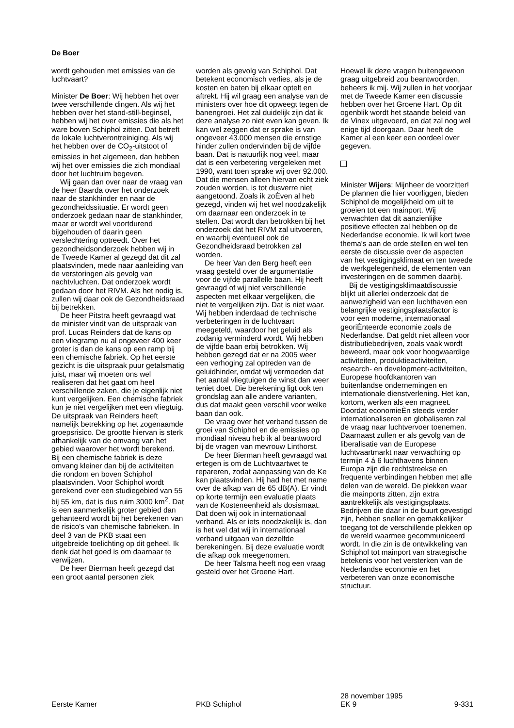De Boer
wordt gehouden met emissies van de luchtvaart?
Minister De Boer: Wij hebben het over twee verschillende dingen. Als wij het hebben over het stand-still-beginsel, hebben wij het over emissies die als het ware boven Schiphol zitten. Dat betreft de lokale luchtverontreiniging. Als wij het hebben over de CO<sub>2</sub>-uitstoot of emissies in het algemeen, dan hebben wij het over emissies die zich mondiaal door het luchtruim begeven.
Wij gaan dan over naar de vraag van de heer Baarda over het onderzoek naar de stankhinder en naar de gezondheidssituatie. Er wordt geen onderzoek gedaan naar de stankhinder, maar er wordt wel voortdurend bijgehouden of daarin geen verslechtering optreedt. Over het gezondheidsonderzoek hebben wij in de Tweede Kamer al gezegd dat dit zal plaatsvinden, mede naar aanleiding van de verstoringen als gevolg van nachtvluchten. Dat onderzoek wordt gedaan door het RIVM. Als het nodig is, zullen wij daar ook de Gezondheidsraad bij betrekken.
De heer Pitstra heeft gevraagd wat de minister vindt van de uitspraak van prof. Lucas Reinders dat de kans op een vliegramp nu al ongeveer 400 keer groter is dan de kans op een ramp bij een chemische fabriek. Op het eerste gezicht is die uitspraak puur getalsmatig juist, maar wij moeten ons wel realiseren dat het gaat om heel verschillende zaken, die je eigenlijk niet kunt vergelijken. Een chemische fabriek kun je niet vergelijken met een vliegtuig. De uitspraak van Reinders heeft namelijk betrekking op het zogenaamde groepsrisico. De grootte hiervan is sterk afhankelijk van de omvang van het gebied waarover het wordt berekend. Bij een chemische fabriek is deze omvang kleiner dan bij de activiteiten die rondom en boven Schiphol plaatsvinden. Voor Schiphol wordt gerekend over een studiegebied van 55 bij 55 km, dat is dus ruim 3000 km<sup>2</sup>. Dat is een aanmerkelijk groter gebied dan gehanteerd wordt bij het berekenen van de risico's van chemische fabrieken. In deel 3 van de PKB staat een uitgebreide toelichting op dit geheel. Ik denk dat het goed is om daarnaar te verwijzen.
De heer Bierman heeft gezegd dat een groot aantal personen ziek
worden als gevolg van Schiphol. Dat betekent economisch verlies, als je de kosten en baten bij elkaar optelt en aftrekt. Hij wil graag een analyse van de ministers over hoe dit opweegt tegen de banengroei. Het zal duidelijk zijn dat ik deze analyse zo niet even kan geven. Ik kan wel zeggen dat er sprake is van ongeveer 43.000 mensen die ernstige hinder zullen ondervinden bij de vijfde baan. Dat is natuurlijk nog veel, maar dat is een verbetering vergeleken met 1990, want toen sprake wij over 92.000. Dat die mensen alleen hiervan echt ziek zouden worden, is tot dusverre niet aangetoond. Zoals ik zoÈven al heb gezegd, vinden wij het wel noodzakelijk om daarnaar een onderzoek in te stellen. Dat wordt dan betrokken bij het onderzoek dat het RIVM zal uitvoeren, en waarbij eventueel ook de Gezondheidsraad betrokken zal worden.
De heer Van den Berg heeft een vraag gesteld over de argumentatie voor de vijfde parallelle baan. Hij heeft gevraagd of wij niet verschillende aspecten met elkaar vergelijken, die niet te vergelijken zijn. Dat is niet waar. Wij hebben inderdaad de technische verbeteringen in de luchtvaart meegeteld, waardoor het geluid als zodanig verminderd wordt. Wij hebben de vijfde baan erbij betrokken. Wij hebben gezegd dat er na 2005 weer een verhoging zal optreden van de geluidhinder, omdat wij vermoeden dat het aantal vliegtuigen de winst dan weer teniet doet. Die berekening ligt ook ten grondslag aan alle andere varianten, dus dat maakt geen verschil voor welke baan dan ook.
De vraag over het verband tussen de groei van Schiphol en de emissies op mondiaal niveau heb ik al beantwoord bij de vragen van mevrouw Linthorst.
De heer Bierman heeft gevraagd wat ertegen is om de Luchtvaartwet te repareren, zodat aanpassing van de Ke kan plaatsvinden. Hij had het met name over de afkap van de 65 dB(A). Er vindt op korte termijn een evaluatie plaats van de Kosteneenheid als dosismaat. Dat doen wij ook in internationaal verband. Als er iets noodzakelijk is, dan is het wel dat wij in internationaal verband uitgaan van dezelfde berekeningen. Bij deze evaluatie wordt die afkap ook meegenomen.
De heer Talsma heeft nog een vraag gesteld over het Groene Hart.
Hoewel ik deze vragen buitengewoon graag uitgebreid zou beantwoorden, beheers ik mij. Wij zullen in het voorjaar met de Tweede Kamer een discussie hebben over het Groene Hart. Op dit ogenblik wordt het staande beleid van de Vinex uitgevoerd, en dat zal nog wel enige tijd doorgaan. Daar heeft de Kamer al een keer een oordeel over gegeven.
Minister Wijers: Mijnheer de voorzitter! De plannen die hier voorliggen, bieden Schiphol de mogelijkheid om uit te groeien tot een mainport. Wij verwachten dat dit aanzienlijke positieve effecten zal hebben op de Nederlandse economie. Ik wil kort twee thema's aan de orde stellen en wel ten eerste de discussie over de aspecten van het vestigingsklimaat en ten tweede de werkgelegenheid, de elementen van investeringen en de sommen daarbij.
Bij de vestigingsklimaatdiscussie blijkt uit allerlei onderzoek dat de aanwezigheid van een luchthaven een belangrijke vestigingsplaatsfactor is voor een moderne, internationaal georiÈnteerde economie zoals de Nederlandse. Dat geldt niet alleen voor distributiebedrijven, zoals vaak wordt beweerd, maar ook voor hoogwaardige activiteiten, produktieactiviteiten, research- en development-activiteiten, Europese hoofdkantoren van buitenlandse ondernemingen en internationale dienstverlening. Het kan, kortom, werken als een magneet. Doordat economieÈn steeds verder internationaliseren en globaliseren zal de vraag naar luchtvervoer toenemen. Daarnaast zullen er als gevolg van de liberalisatie van de Europese luchtvaartmarkt naar verwachting op termijn 4 á 6 luchthavens binnen Europa zijn die rechtstreekse en frequente verbindingen hebben met alle delen van de wereld. De plekken waar die mainports zitten, zijn extra aantrekkelijk als vestigingsplaats. Bedrijven die daar in de buurt gevestigd zijn, hebben sneller en gemakkelijker toegang tot de verschillende plekken op de wereld waarmee gecommuniceerd wordt. In die zin is de ontwikkeling van Schiphol tot mainport van strategische betekenis voor het versterken van de Nederlandse economie en het verbeteren van onze economische structuur.
Eerste Kamer
PKB Schiphol
28 november 1995
EK 9
9-331